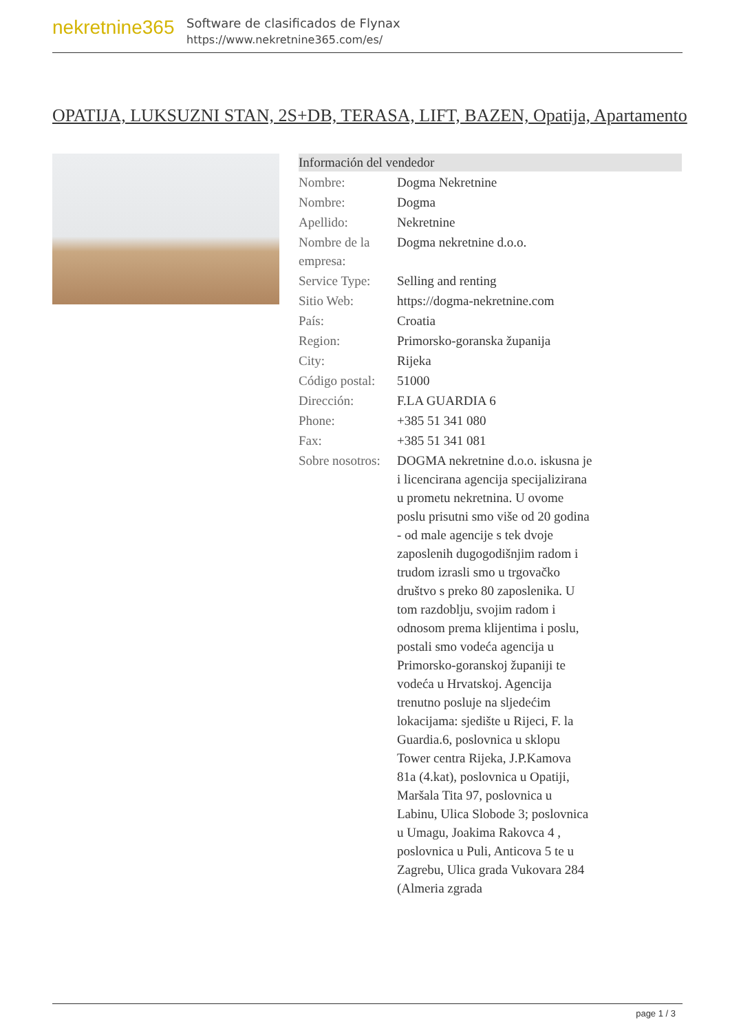nekretnine365
Software de clasificados de Flynax
https://www.nekretnine365.com/es/
OPATIJA, LUKSUZNI STAN, 2S+DB, TERASA, LIFT, BAZEN, Opatija, Apartamento
Información del vendedor
| Nombre: | Dogma Nekretnine |
| Nombre: | Dogma |
| Apellido: | Nekretnine |
| Nombre de la empresa: | Dogma nekretnine d.o.o. |
| Service Type: | Selling and renting |
| Sitio Web: | https://dogma-nekretnine.com |
| País: | Croatia |
| Region: | Primorsko-goranska županija |
| City: | Rijeka |
| Código postal: | 51000 |
| Dirección: | F.LA GUARDIA 6 |
| Phone: | +385 51 341 080 |
| Fax: | +385 51 341 081 |
| Sobre nosotros: | DOGMA nekretnine d.o.o. iskusna je i licencirana agencija specijalizirana u prometu nekretnina. U ovome poslu prisutni smo više od 20 godina - od male agencije s tek dvoje zaposlenih dugogodišnjim radom i trudom izrasli smo u trgovačko društvo s preko 80 zaposlenika. U tom razdoblju, svojim radom i odnosom prema klijentima i poslu, postali smo vodeća agencija u Primorsko-goranskoj županiji te vodeća u Hrvatskoj. Agencija trenutno posluje na sljedećim lokacijama: sjedište u Rijeci, F. la Guardia.6, poslovnica u sklopu Tower centra Rijeka, J.P.Kamova 81a (4.kat), poslovnica u Opatiji, Maršala Tita 97, poslovnica u Labinu, Ulica Slobode 3; poslovnica u Umagu, Joakima Rakovca 4 , poslovnica u Puli, Anticova 5 te u Zagrebu, Ulica grada Vukovara 284 (Almeria zgrada |
page 1 / 3